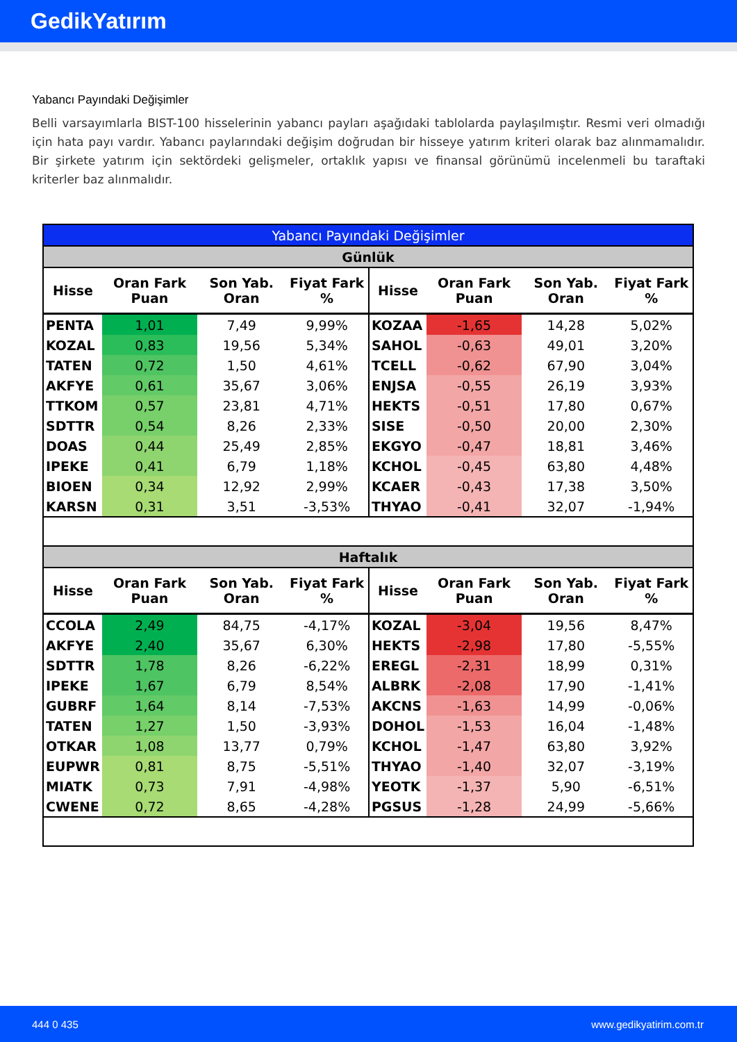GedikYatırım
Yabancı Payındaki Değişimler
Belli varsayımlarla BIST-100 hisselerinin yabancı payları aşağıdaki tablolarda paylaşılmıştır. Resmi veri olmadığı için hata payı vardır. Yabancı paylarındaki değişim doğrudan bir hisseye yatırım kriteri olarak baz alınmamalıdır. Bir şirkete yatırım için sektördeki gelişmeler, ortaklık yapısı ve finansal görünümü incelenmeli bu taraftaki kriterler baz alınmalıdır.
| Yabancı Payındaki Değişimler | | | | | | | |
| --- | --- | --- | --- | --- | --- | --- | --- |
| Günlük | | | | | | | |
| Hisse | Oran Fark Puan | Son Yab. Oran | Fiyat Fark % | Hisse | Oran Fark Puan | Son Yab. Oran | Fiyat Fark % |
| PENTA | 1,01 | 7,49 | 9,99% | KOZAA | -1,65 | 14,28 | 5,02% |
| KOZAL | 0,83 | 19,56 | 5,34% | SAHOL | -0,63 | 49,01 | 3,20% |
| TATEN | 0,72 | 1,50 | 4,61% | TCELL | -0,62 | 67,90 | 3,04% |
| AKFYE | 0,61 | 35,67 | 3,06% | ENJSA | -0,55 | 26,19 | 3,93% |
| TTKOM | 0,57 | 23,81 | 4,71% | HEKTS | -0,51 | 17,80 | 0,67% |
| SDTTR | 0,54 | 8,26 | 2,33% | SISE | -0,50 | 20,00 | 2,30% |
| DOAS | 0,44 | 25,49 | 2,85% | EKGYO | -0,47 | 18,81 | 3,46% |
| IPEKE | 0,41 | 6,79 | 1,18% | KCHOL | -0,45 | 63,80 | 4,48% |
| BIOEN | 0,34 | 12,92 | 2,99% | KCAER | -0,43 | 17,38 | 3,50% |
| KARSN | 0,31 | 3,51 | -3,53% | THYAO | -0,41 | 32,07 | -1,94% |
| Haftalık | | | | | | | |
| Hisse | Oran Fark Puan | Son Yab. Oran | Fiyat Fark % | Hisse | Oran Fark Puan | Son Yab. Oran | Fiyat Fark % |
| CCOLA | 2,49 | 84,75 | -4,17% | KOZAL | -3,04 | 19,56 | 8,47% |
| AKFYE | 2,40 | 35,67 | 6,30% | HEKTS | -2,98 | 17,80 | -5,55% |
| SDTTR | 1,78 | 8,26 | -6,22% | EREGL | -2,31 | 18,99 | 0,31% |
| IPEKE | 1,67 | 6,79 | 8,54% | ALBRK | -2,08 | 17,90 | -1,41% |
| GUBRF | 1,64 | 8,14 | -7,53% | AKCNS | -1,63 | 14,99 | -0,06% |
| TATEN | 1,27 | 1,50 | -3,93% | DOHOL | -1,53 | 16,04 | -1,48% |
| OTKAR | 1,08 | 13,77 | 0,79% | KCHOL | -1,47 | 63,80 | 3,92% |
| EUPWR | 0,81 | 8,75 | -5,51% | THYAO | -1,40 | 32,07 | -3,19% |
| MIATK | 0,73 | 7,91 | -4,98% | YEOTK | -1,37 | 5,90 | -6,51% |
| CWENE | 0,72 | 8,65 | -4,28% | PGSUS | -1,28 | 24,99 | -5,66% |
444 0 435 www.gedikyatirim.com.tr